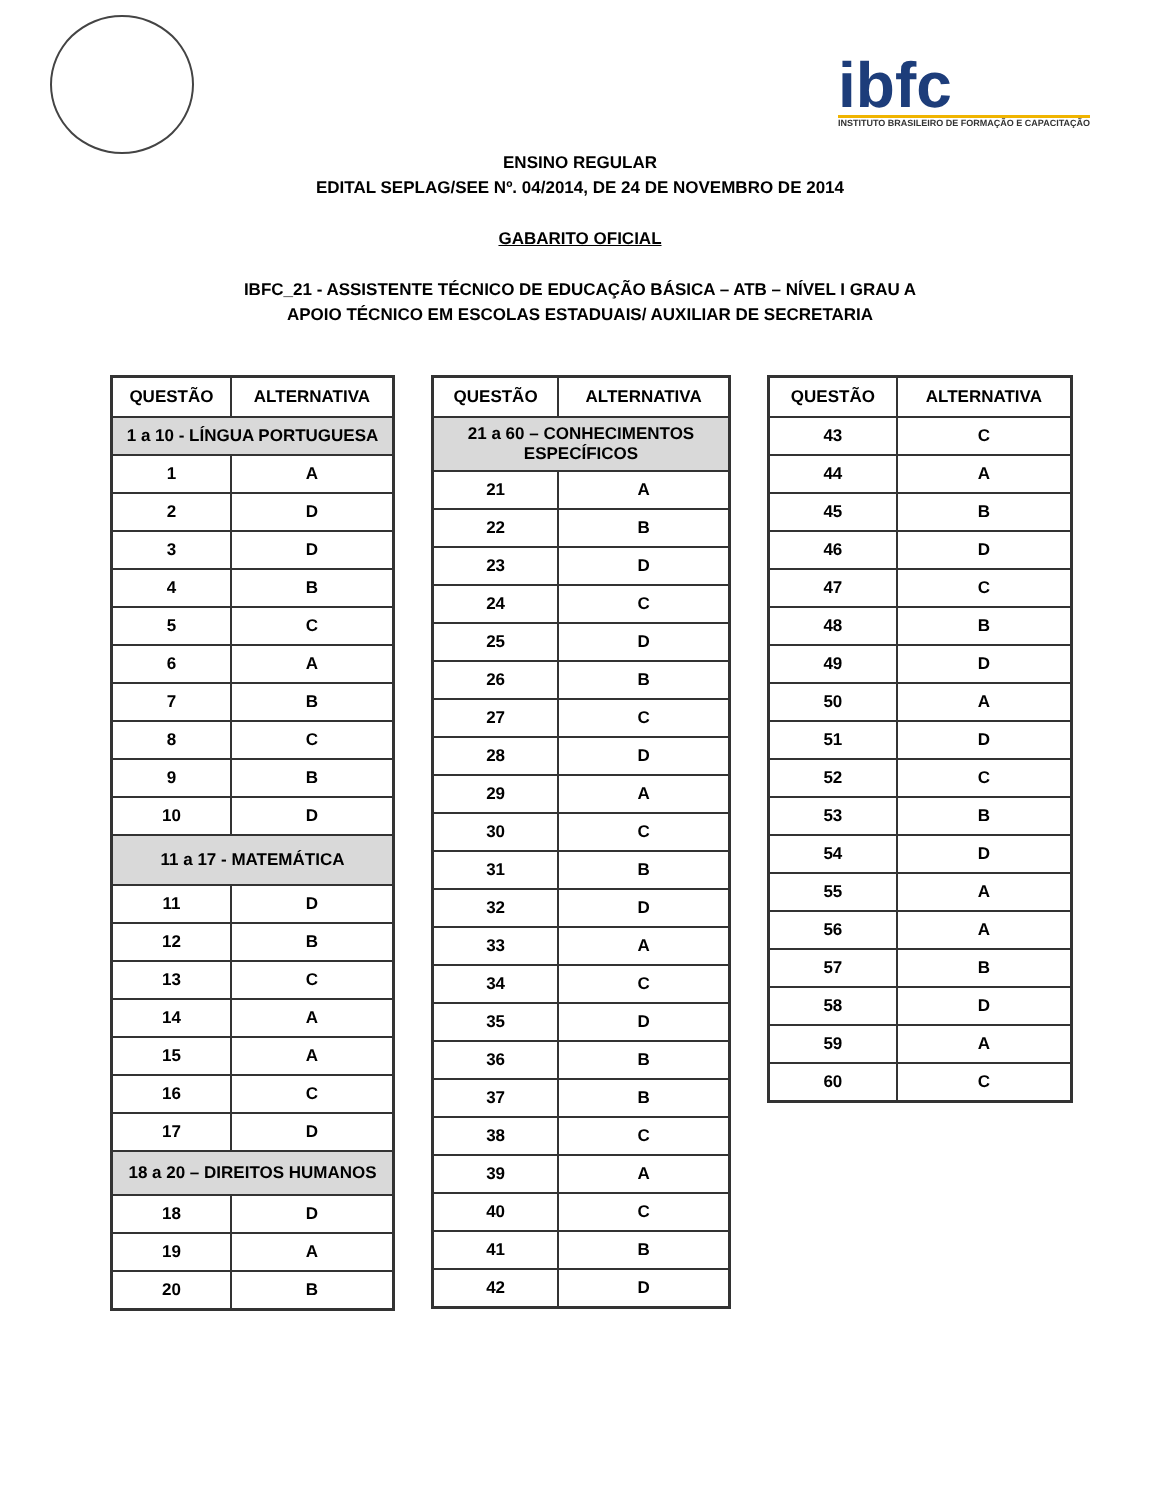ibfc
INSTITUTO BRASILEIRO DE FORMAÇÃO E CAPACITAÇÃO
ENSINO REGULAR
EDITAL SEPLAG/SEE Nº. 04/2014, DE 24 DE NOVEMBRO DE 2014
GABARITO OFICIAL
IBFC_21 - ASSISTENTE TÉCNICO DE EDUCAÇÃO BÁSICA – ATB – NÍVEL I GRAU A
APOIO TÉCNICO EM ESCOLAS ESTADUAIS/ AUXILIAR DE SECRETARIA
| QUESTÃO | ALTERNATIVA |
| --- | --- |
| 1 a 10 - LÍNGUA PORTUGUESA | |
| 1 | A |
| 2 | D |
| 3 | D |
| 4 | B |
| 5 | C |
| 6 | A |
| 7 | B |
| 8 | C |
| 9 | B |
| 10 | D |
| 11 a 17 - MATEMÁTICA | |
| 11 | D |
| 12 | B |
| 13 | C |
| 14 | A |
| 15 | A |
| 16 | C |
| 17 | D |
| 18 a 20 – DIREITOS HUMANOS | |
| 18 | D |
| 19 | A |
| 20 | B |
| QUESTÃO | ALTERNATIVA |
| --- | --- |
| 21 a 60 – CONHECIMENTOS ESPECÍFICOS | |
| 21 | A |
| 22 | B |
| 23 | D |
| 24 | C |
| 25 | D |
| 26 | B |
| 27 | C |
| 28 | D |
| 29 | A |
| 30 | C |
| 31 | B |
| 32 | D |
| 33 | A |
| 34 | C |
| 35 | D |
| 36 | B |
| 37 | B |
| 38 | C |
| 39 | A |
| 40 | C |
| 41 | B |
| 42 | D |
| QUESTÃO | ALTERNATIVA |
| --- | --- |
| 43 | C |
| 44 | A |
| 45 | B |
| 46 | D |
| 47 | C |
| 48 | B |
| 49 | D |
| 50 | A |
| 51 | D |
| 52 | C |
| 53 | B |
| 54 | D |
| 55 | A |
| 56 | A |
| 57 | B |
| 58 | D |
| 59 | A |
| 60 | C |